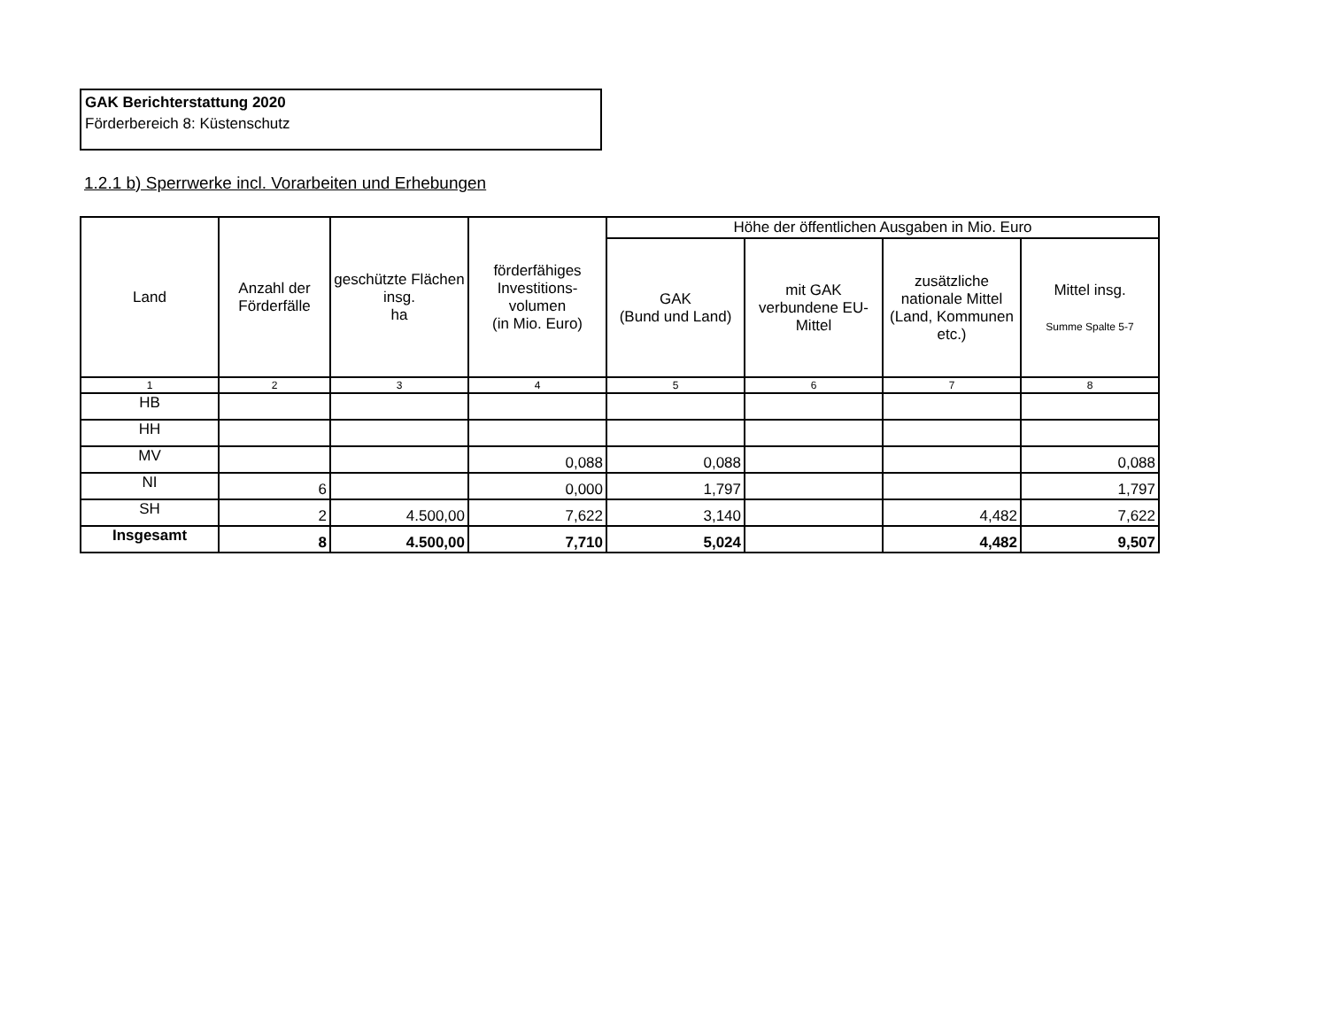GAK Berichterstattung 2020
Förderbereich 8: Küstenschutz
1.2.1 b) Sperrwerke incl. Vorarbeiten und Erhebungen
| Land | Anzahl der Förderfälle | geschützte Flächen insg. ha | förderfähiges Investitions- volumen (in Mio. Euro) | Höhe der öffentlichen Ausgaben in Mio. Euro | | | |
| --- | --- | --- | --- | --- | --- | --- | --- |
| | | | | GAK (Bund und Land) | mit GAK verbundene EU-Mittel | zusätzliche nationale Mittel (Land, Kommunen etc.) | Mittel insg. Summe Spalte 5-7 |
| 1 | 2 | 3 | 4 | 5 | 6 | 7 | 8 |
| HB | | | | | | | |
| HH | | | | | | | |
| MV | | | 0,088 | 0,088 | | | 0,088 |
| NI | 6 | | 0,000 | 1,797 | | | 1,797 |
| SH | 2 | 4.500,00 | 7,622 | 3,140 | | 4,482 | 7,622 |
| Insgesamt | 8 | 4.500,00 | 7,710 | 5,024 | | 4,482 | 9,507 |